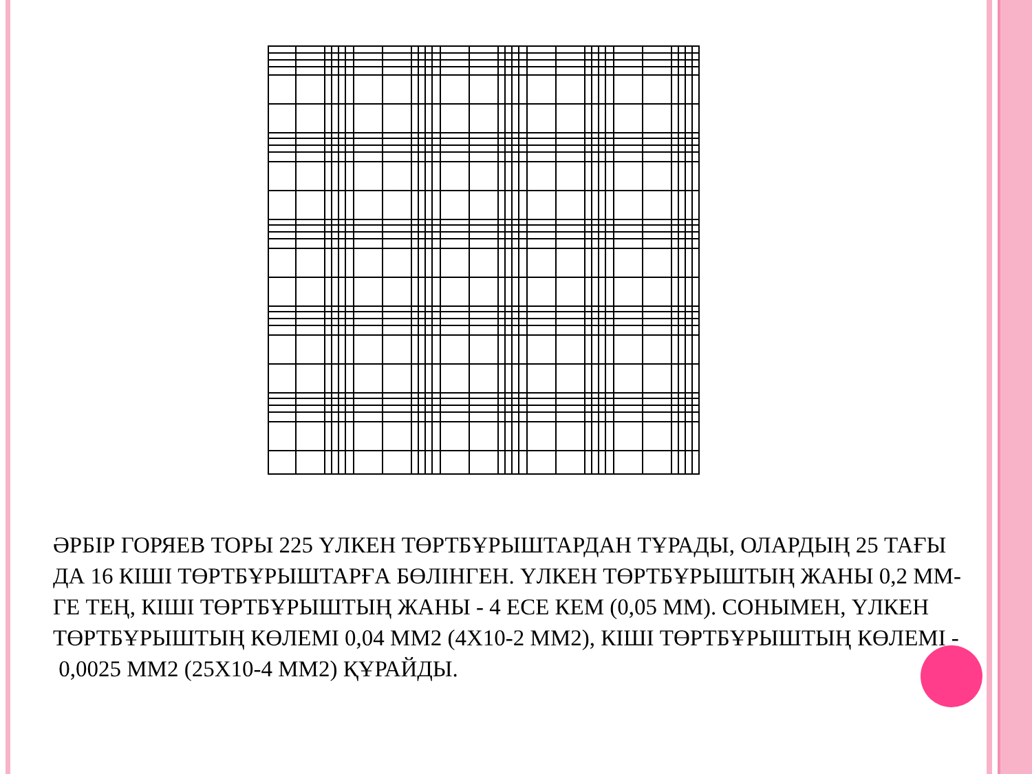ӘРБІР ГОРЯЕВ ТОРЫ 225 ҮЛКЕН ТӨРТБҰРЫШТАРДАН ТҰРАДЫ, ОЛАРДЫҢ 25 ТАҒЫ ДА 16 КІШІ ТӨРТБҰРЫШТАРҒА БӨЛІНГЕН. ҮЛКЕН ТӨРТБҰРЫШТЫҢ ЖАНЫ 0,2 ММ-ГЕ ТЕҢ, КІШІ ТӨРТБҰРЫШТЫҢ ЖАНЫ - 4 ЕСЕ КЕМ (0,05 ММ). СОНЫМЕН, ҮЛКЕН ТӨРТБҰРЫШТЫҢ КӨЛЕМІ 0,04 ММ2 (4Х10-2 ММ2), КІШІ ТӨРТБҰРЫШТЫҢ КӨЛЕМІ - 0,0025 ММ2 (25Х10-4 ММ2) ҚҰРАЙДЫ.